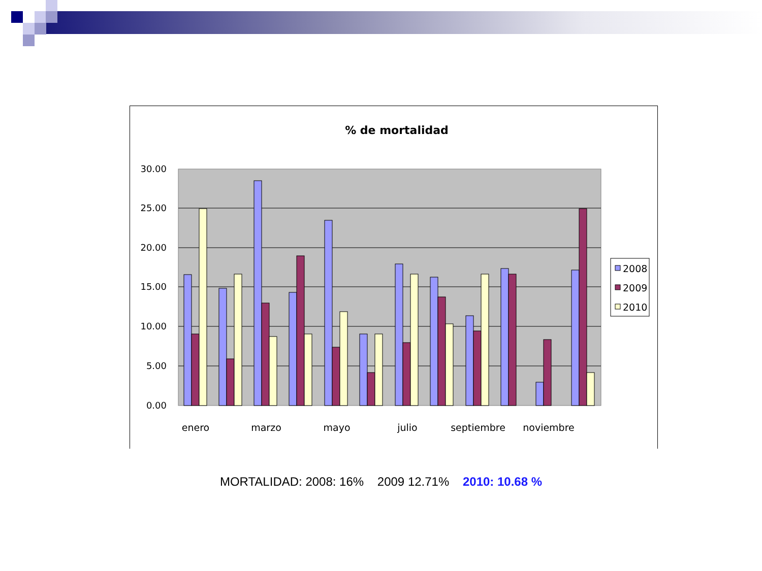% de mortalidad
30.00
25.00
20.00
15.00
10.00
5.00
0.00
enero
marzo
mayo
julio
septiembre
noviembre
2008
2009
2010
MORTALIDAD: 2008: 16% 2009 12.71% 2010: 10.68 %